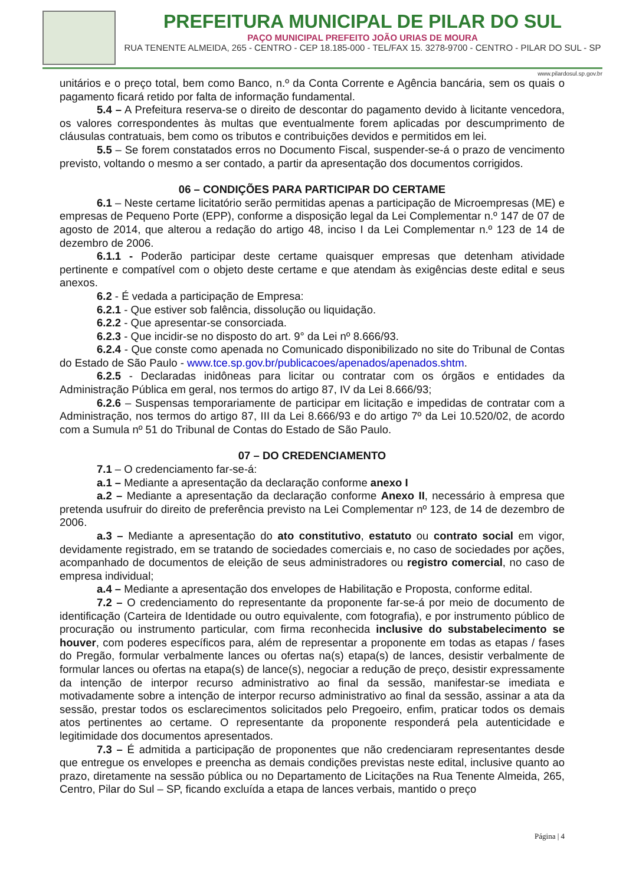PREFEITURA MUNICIPAL DE PILAR DO SUL
PAÇO MUNICIPAL PREFEITO JOÃO URIAS DE MOURA
RUA TENENTE ALMEIDA, 265 - CENTRO - CEP 18.185-000 - TEL/FAX 15. 3278-9700 - CENTRO - PILAR DO SUL - SP
www.pilardosul.sp.gov.br
unitários e o preço total, bem como Banco, n.º da Conta Corrente e Agência bancária, sem os quais o pagamento ficará retido por falta de informação fundamental.
5.4 – A Prefeitura reserva-se o direito de descontar do pagamento devido à licitante vencedora, os valores correspondentes às multas que eventualmente forem aplicadas por descumprimento de cláusulas contratuais, bem como os tributos e contribuições devidos e permitidos em lei.
5.5 – Se forem constatados erros no Documento Fiscal, suspender-se-á o prazo de vencimento previsto, voltando o mesmo a ser contado, a partir da apresentação dos documentos corrigidos.
06 – CONDIÇÕES PARA PARTICIPAR DO CERTAME
6.1 – Neste certame licitatório serão permitidas apenas a participação de Microempresas (ME) e empresas de Pequeno Porte (EPP), conforme a disposição legal da Lei Complementar n.º 147 de 07 de agosto de 2014, que alterou a redação do artigo 48, inciso I da Lei Complementar n.º 123 de 14 de dezembro de 2006.
6.1.1 - Poderão participar deste certame quaisquer empresas que detenham atividade pertinente e compatível com o objeto deste certame e que atendam às exigências deste edital e seus anexos.
6.2 - É vedada a participação de Empresa:
6.2.1 - Que estiver sob falência, dissolução ou liquidação.
6.2.2 - Que apresentar-se consorciada.
6.2.3 - Que incidir-se no disposto do art. 9° da Lei nº 8.666/93.
6.2.4 - Que conste como apenada no Comunicado disponibilizado no site do Tribunal de Contas do Estado de São Paulo - www.tce.sp.gov.br/publicacoes/apenados/apenados.shtm.
6.2.5 - Declaradas inidôneas para licitar ou contratar com os órgãos e entidades da Administração Pública em geral, nos termos do artigo 87, IV da Lei 8.666/93;
6.2.6 – Suspensas temporariamente de participar em licitação e impedidas de contratar com a Administração, nos termos do artigo 87, III da Lei 8.666/93 e do artigo 7º da Lei 10.520/02, de acordo com a Sumula nº 51 do Tribunal de Contas do Estado de São Paulo.
07 – DO CREDENCIAMENTO
7.1 – O credenciamento far-se-á:
a.1 – Mediante a apresentação da declaração conforme anexo I
a.2 – Mediante a apresentação da declaração conforme Anexo II, necessário à empresa que pretenda usufruir do direito de preferência previsto na Lei Complementar nº 123, de 14 de dezembro de 2006.
a.3 – Mediante a apresentação do ato constitutivo, estatuto ou contrato social em vigor, devidamente registrado, em se tratando de sociedades comerciais e, no caso de sociedades por ações, acompanhado de documentos de eleição de seus administradores ou registro comercial, no caso de empresa individual;
a.4 – Mediante a apresentação dos envelopes de Habilitação e Proposta, conforme edital.
7.2 – O credenciamento do representante da proponente far-se-á por meio de documento de identificação (Carteira de Identidade ou outro equivalente, com fotografia), e por instrumento público de procuração ou instrumento particular, com firma reconhecida inclusive do substabelecimento se houver, com poderes específicos para, além de representar a proponente em todas as etapas / fases do Pregão, formular verbalmente lances ou ofertas na(s) etapa(s) de lances, desistir verbalmente de formular lances ou ofertas na etapa(s) de lance(s), negociar a redução de preço, desistir expressamente da intenção de interpor recurso administrativo ao final da sessão, manifestar-se imediata e motivadamente sobre a intenção de interpor recurso administrativo ao final da sessão, assinar a ata da sessão, prestar todos os esclarecimentos solicitados pelo Pregoeiro, enfim, praticar todos os demais atos pertinentes ao certame. O representante da proponente responderá pela autenticidade e legitimidade dos documentos apresentados.
7.3 – É admitida a participação de proponentes que não credenciaram representantes desde que entregue os envelopes e preencha as demais condições previstas neste edital, inclusive quanto ao prazo, diretamente na sessão pública ou no Departamento de Licitações na Rua Tenente Almeida, 265, Centro, Pilar do Sul – SP, ficando excluída a etapa de lances verbais, mantido o preço
Página | 4